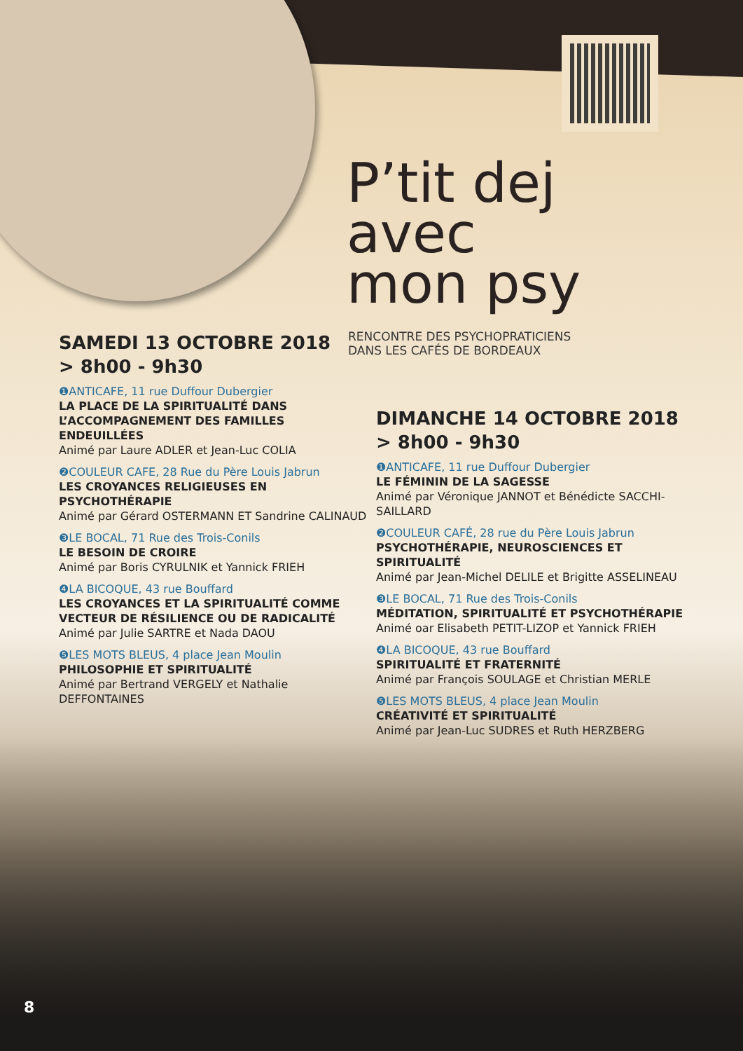P’tit dej
avec
mon psy
RENCONTRE DES PSYCHOPRATICIENS
DANS LES CAFÉS DE BORDEAUX
SAMEDI 13 OCTOBRE 2018
> 8h00 - 9h30
❶ANTICAFE, 11 rue Duffour Dubergier
LA PLACE DE LA SPIRITUALITÉ DANS L’ACCOMPAGNEMENT DES FAMILLES ENDEUILLÉES
Animé par Laure ADLER et Jean-Luc COLIA
❷COULEUR CAFE, 28 Rue du Père Louis Jabrun
LES CROYANCES RELIGIEUSES EN PSYCHOTHÉRAPIE
Animé par Gérard OSTERMANN ET Sandrine CALINAUD
❸LE BOCAL, 71 Rue des Trois-Conils
LE BESOIN DE CROIRE
Animé par Boris CYRULNIK et Yannick FRIEH
❹LA BICOQUE, 43 rue Bouffard
LES CROYANCES ET LA SPIRITUALITÉ COMME VECTEUR DE RÉSILIENCE OU DE RADICALITÉ
Animé par Julie SARTRE et Nada DAOU
❺LES MOTS BLEUS, 4 place Jean Moulin
PHILOSOPHIE ET SPIRITUALITÉ
Animé par Bertrand VERGELY et Nathalie DEFFONTAINES
DIMANCHE 14 OCTOBRE 2018
> 8h00 - 9h30
❶ANTICAFE, 11 rue Duffour Dubergier
LE FÉMININ DE LA SAGESSE
Animé par Véronique JANNOT et Bénédicte SACCHI-SAILLARD
❷COULEUR CAFÉ, 28 rue du Père Louis Jabrun
PSYCHOTHÉRAPIE, NEUROSCIENCES ET SPIRITUALITÉ
Animé par Jean-Michel DELILE et Brigitte ASSELINEAU
❸LE BOCAL, 71 Rue des Trois-Conils
MÉDITATION, SPIRITUALITÉ ET PSYCHOTHÉRAPIE
Animé oar Elisabeth PETIT-LIZOP et Yannick FRIEH
❹LA BICOQUE, 43 rue Bouffard
SPIRITUALITÉ ET FRATERNITÉ
Animé par François SOULAGE et Christian MERLE
❺LES MOTS BLEUS, 4 place Jean Moulin
CRÉATIVITÉ ET SPIRITUALITÉ
Animé par Jean-Luc SUDRES et Ruth HERZBERG
8